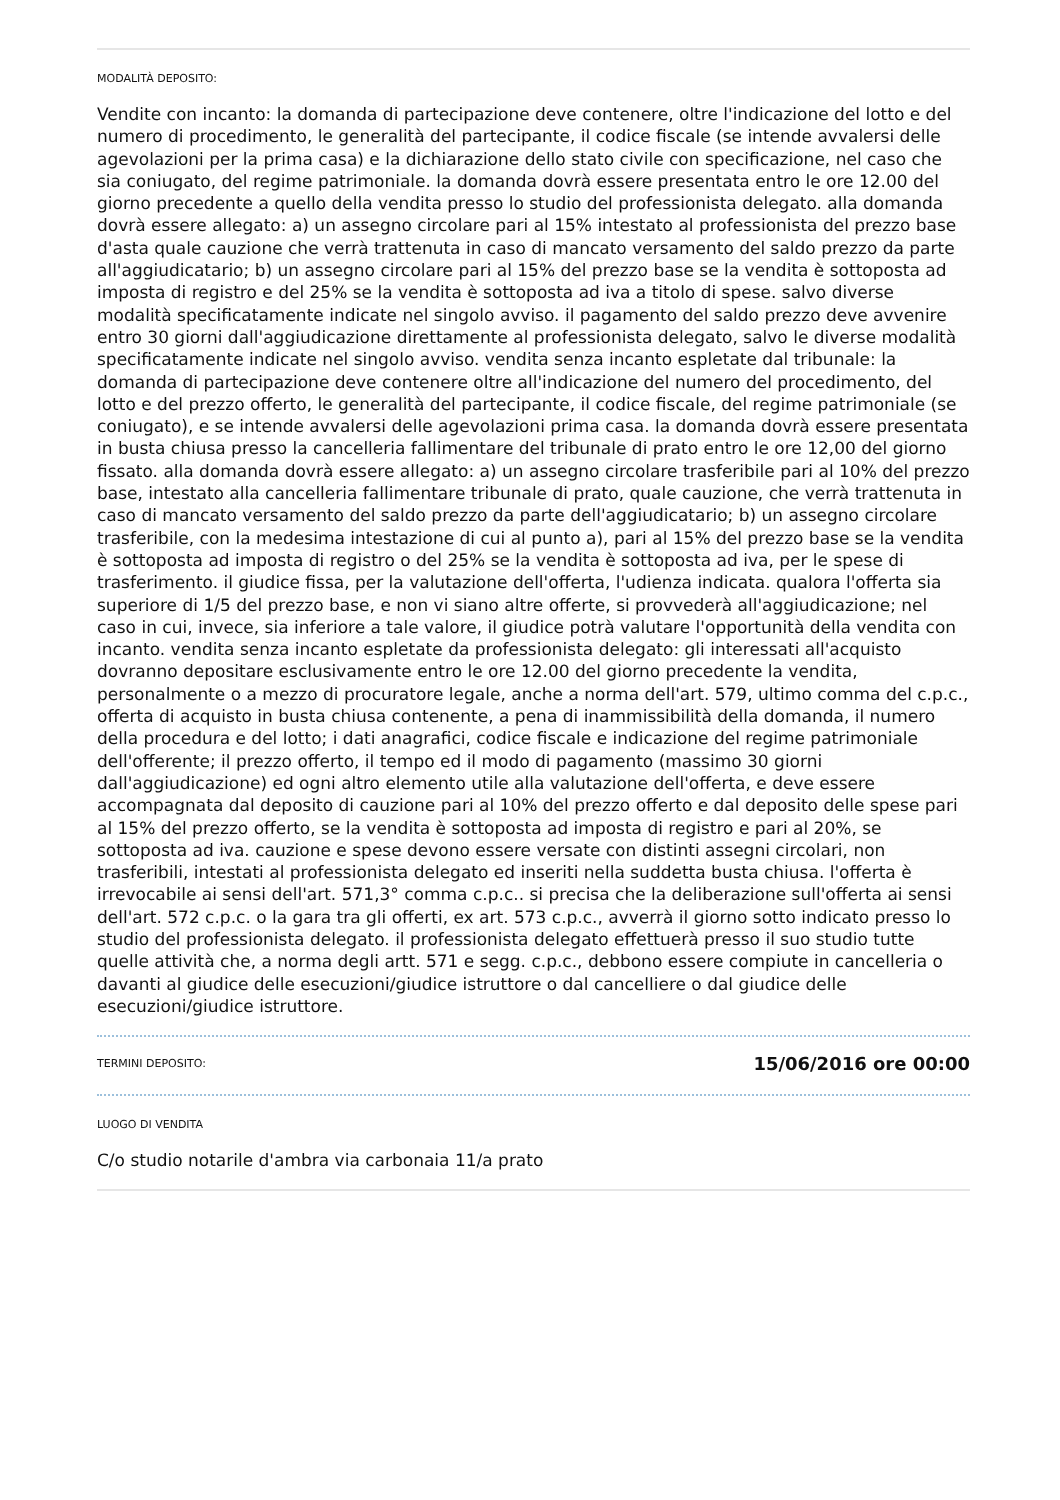MODALITÀ DEPOSITO:
Vendite con incanto: la domanda di partecipazione deve contenere, oltre l'indicazione del lotto e del numero di procedimento, le generalità del partecipante, il codice fiscale (se intende avvalersi delle agevolazioni per la prima casa) e la dichiarazione dello stato civile con specificazione, nel caso che sia coniugato, del regime patrimoniale. la domanda dovrà essere presentata entro le ore 12.00 del giorno precedente a quello della vendita presso lo studio del professionista delegato. alla domanda dovrà essere allegato: a) un assegno circolare pari al 15% intestato al professionista del prezzo base d'asta quale cauzione che verrà trattenuta in caso di mancato versamento del saldo prezzo da parte all'aggiudicatario; b) un assegno circolare pari al 15% del prezzo base se la vendita è sottoposta ad imposta di registro e del 25% se la vendita è sottoposta ad iva a titolo di spese. salvo diverse modalità specificatamente indicate nel singolo avviso. il pagamento del saldo prezzo deve avvenire entro 30 giorni dall'aggiudicazione direttamente al professionista delegato, salvo le diverse modalità specificatamente indicate nel singolo avviso. vendita senza incanto espletate dal tribunale: la domanda di partecipazione deve contenere oltre all'indicazione del numero del procedimento, del lotto e del prezzo offerto, le generalità del partecipante, il codice fiscale, del regime patrimoniale (se coniugato), e se intende avvalersi delle agevolazioni prima casa. la domanda dovrà essere presentata in busta chiusa presso la cancelleria fallimentare del tribunale di prato entro le ore 12,00 del giorno fissato. alla domanda dovrà essere allegato: a) un assegno circolare trasferibile pari al 10% del prezzo base, intestato alla cancelleria fallimentare tribunale di prato, quale cauzione, che verrà trattenuta in caso di mancato versamento del saldo prezzo da parte dell'aggiudicatario; b) un assegno circolare trasferibile, con la medesima intestazione di cui al punto a), pari al 15% del prezzo base se la vendita è sottoposta ad imposta di registro o del 25% se la vendita è sottoposta ad iva, per le spese di trasferimento. il giudice fissa, per la valutazione dell'offerta, l'udienza indicata. qualora l'offerta sia superiore di 1/5 del prezzo base, e non vi siano altre offerte, si provvederà all'aggiudicazione; nel caso in cui, invece, sia inferiore a tale valore, il giudice potrà valutare l'opportunità della vendita con incanto. vendita senza incanto espletate da professionista delegato: gli interessati all'acquisto dovranno depositare esclusivamente entro le ore 12.00 del giorno precedente la vendita, personalmente o a mezzo di procuratore legale, anche a norma dell'art. 579, ultimo comma del c.p.c., offerta di acquisto in busta chiusa contenente, a pena di inammissibilità della domanda, il numero della procedura e del lotto; i dati anagrafici, codice fiscale e indicazione del regime patrimoniale dell'offerente; il prezzo offerto, il tempo ed il modo di pagamento (massimo 30 giorni dall'aggiudicazione) ed ogni altro elemento utile alla valutazione dell'offerta, e deve essere accompagnata dal deposito di cauzione pari al 10% del prezzo offerto e dal deposito delle spese pari al 15% del prezzo offerto, se la vendita è sottoposta ad imposta di registro e pari al 20%, se sottoposta ad iva. cauzione e spese devono essere versate con distinti assegni circolari, non trasferibili, intestati al professionista delegato ed inseriti nella suddetta busta chiusa. l'offerta è irrevocabile ai sensi dell'art. 571,3° comma c.p.c.. si precisa che la deliberazione sull'offerta ai sensi dell'art. 572 c.p.c. o la gara tra gli offerti, ex art. 573 c.p.c., avverrà il giorno sotto indicato presso lo studio del professionista delegato. il professionista delegato effettuerà presso il suo studio tutte quelle attività che, a norma degli artt. 571 e segg. c.p.c., debbono essere compiute in cancelleria o davanti al giudice delle esecuzioni/giudice istruttore o dal cancelliere o dal giudice delle esecuzioni/giudice istruttore.
TERMINI DEPOSITO:
15/06/2016 ore 00:00
LUOGO DI VENDITA
C/o studio notarile d'ambra via carbonaia 11/a prato